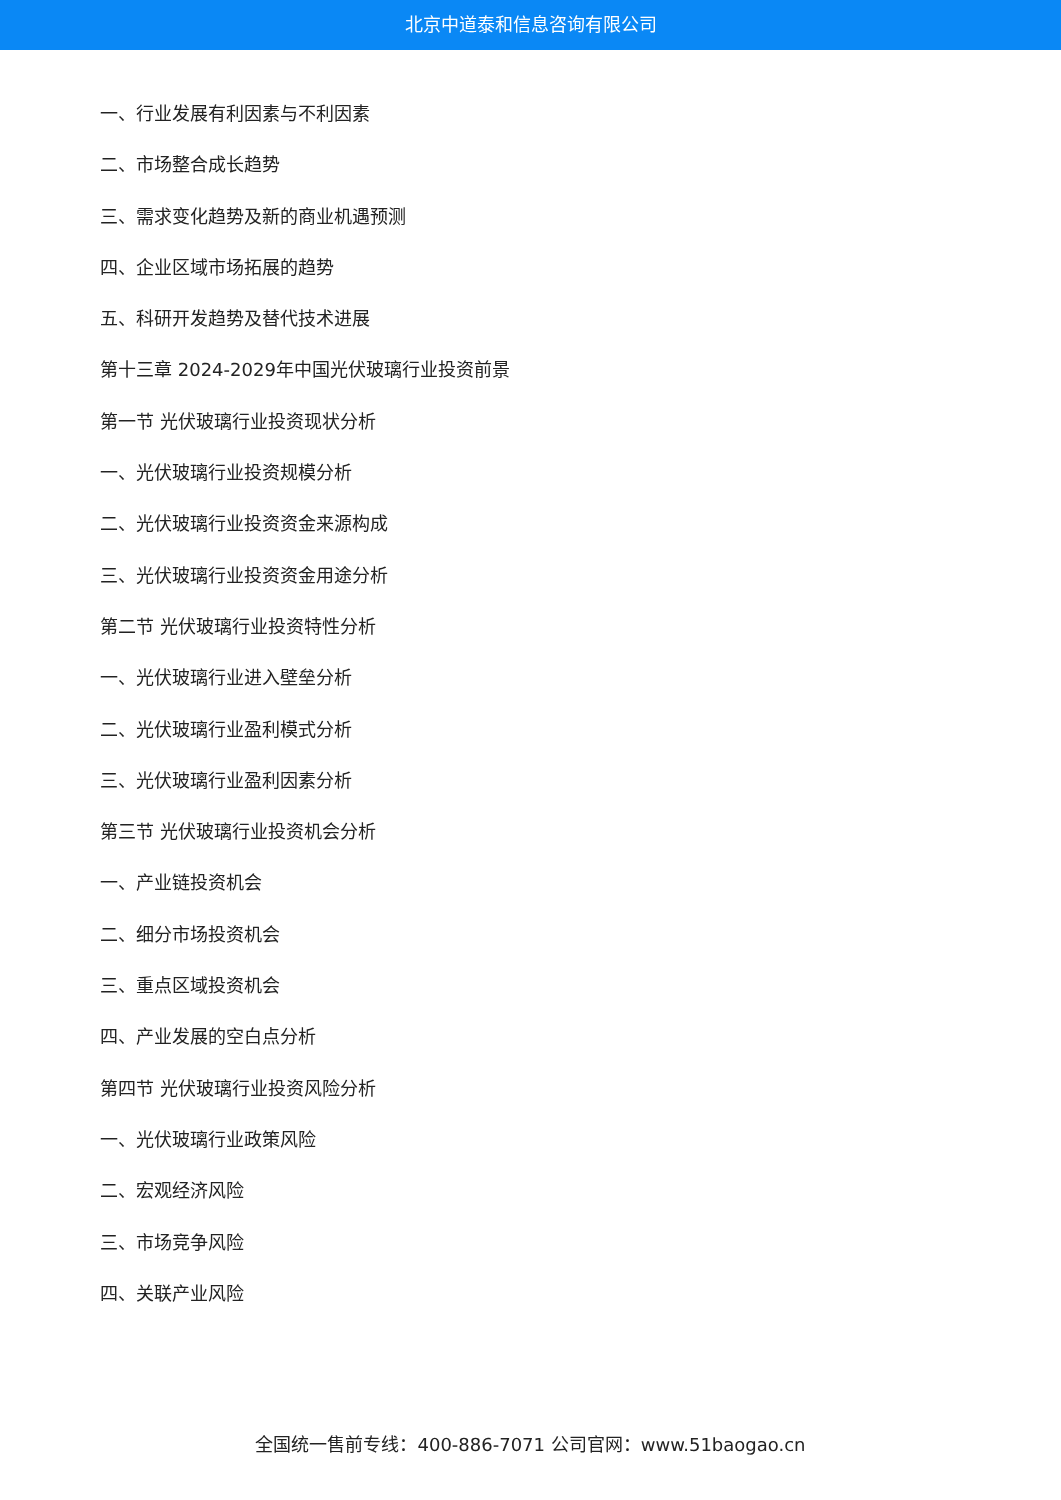北京中道泰和信息咨询有限公司
一、行业发展有利因素与不利因素
二、市场整合成长趋势
三、需求变化趋势及新的商业机遇预测
四、企业区域市场拓展的趋势
五、科研开发趋势及替代技术进展
第十三章 2024-2029年中国光伏玻璃行业投资前景
第一节 光伏玻璃行业投资现状分析
一、光伏玻璃行业投资规模分析
二、光伏玻璃行业投资资金来源构成
三、光伏玻璃行业投资资金用途分析
第二节 光伏玻璃行业投资特性分析
一、光伏玻璃行业进入壁垒分析
二、光伏玻璃行业盈利模式分析
三、光伏玻璃行业盈利因素分析
第三节 光伏玻璃行业投资机会分析
一、产业链投资机会
二、细分市场投资机会
三、重点区域投资机会
四、产业发展的空白点分析
第四节 光伏玻璃行业投资风险分析
一、光伏玻璃行业政策风险
二、宏观经济风险
三、市场竞争风险
四、关联产业风险
全国统一售前专线：400-886-7071 公司官网：www.51baogao.cn